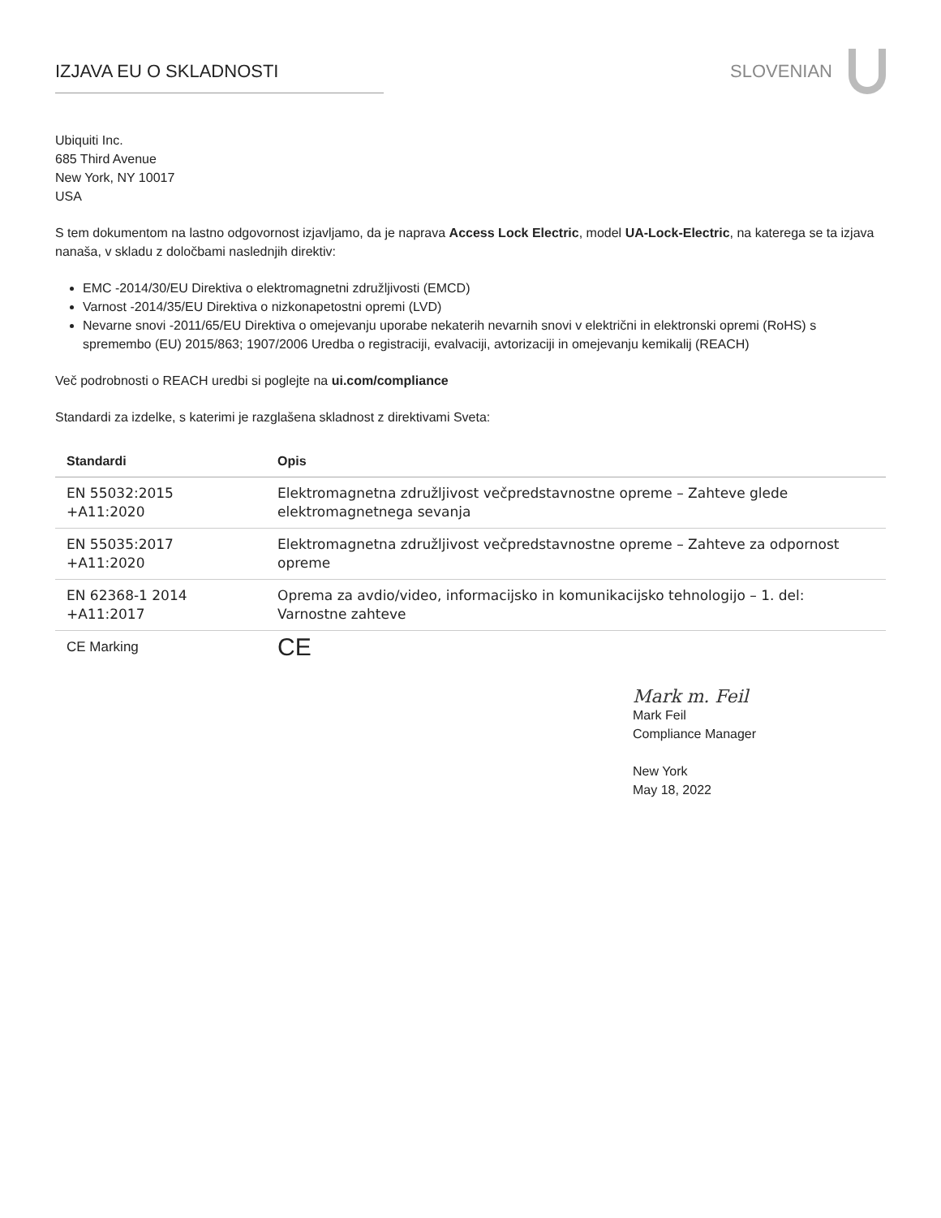IZJAVA EU O SKLADNOSTI SLOVENIAN
Ubiquiti Inc.
685 Third Avenue
New York, NY 10017
USA
S tem dokumentom na lastno odgovornost izjavljamo, da je naprava Access Lock Electric, model UA-Lock-Electric, na katerega se ta izjava nanaša, v skladu z določbami naslednjih direktiv:
EMC -2014/30/EU Direktiva o elektromagnetni združljivosti (EMCD)
Varnost -2014/35/EU Direktiva o nizkonapetostni opremi (LVD)
Nevarne snovi -2011/65/EU Direktiva o omejevanju uporabe nekaterih nevarnih snovi v električni in elektronski opremi (RoHS) s spremembo (EU) 2015/863; 1907/2006 Uredba o registraciji, evalvaciji, avtorizaciji in omejevanju kemikalij (REACH)
Več podrobnosti o REACH uredbi si poglejte na ui.com/compliance
Standardi za izdelke, s katerimi je razglašena skladnost z direktivami Sveta:
| Standardi | Opis |
| --- | --- |
| EN 55032:2015 +A11:2020 | Elektromagnetna združljivost večpredstavnostne opreme – Zahteve glede elektromagnetnega sevanja |
| EN 55035:2017 +A11:2020 | Elektromagnetna združljivost večpredstavnostne opreme – Zahteve za odpornost opreme |
| EN 62368-1 2014 +A11:2017 | Oprema za avdio/video, informacijsko in komunikacijsko tehnologijo – 1. del: Varnostne zahteve |
| CE Marking | CE |
Mark m. Feil
Mark Feil
Compliance Manager
New York
May 18, 2022